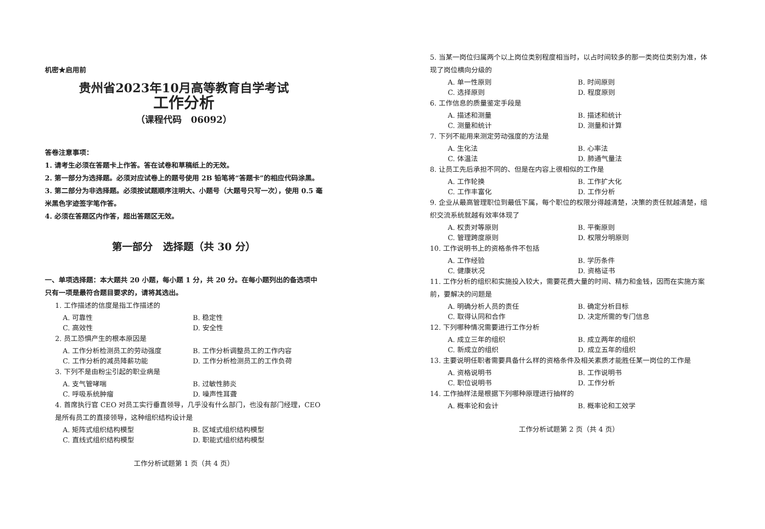机密★启用前
贵州省2023年10月高等教育自学考试
工作分析
（课程代码　06092）
答卷注意事项：
1. 请考生必须在答题卡上作答。答在试卷和草稿纸上的无效。
2. 第一部分为选择题。必须对应试卷上的题号使用 2B 铅笔将“答题卡”的相应代码涂黑。
3. 第二部分为非选择题。必须按试题顺序注明大、小题号（大题号只写一次），使用 0.5 毫米黑色字迹签字笔作答。
4. 必须在答题区内作答，超出答题区无效。
第一部分　选择题（共 30 分）
一、单项选择题：本大题共 20 小题，每小题 1 分，共 20 分。在每小题列出的备选项中只有一项是最符合题目要求的，请将其选出。
1. 工作描述的信度是指工作描述的
A. 可靠性 B. 稳定性
C. 高效性 D. 安全性
2. 员工恐惧产生的根本原因是
A. 工作分析检测员工的劳动强度 B. 工作分析调整员工的工作内容
C. 工作分析的减员降薪功能 D. 工作分析检测员工的工作负荷
3. 下列不是由粉尘引起的职业病是
A. 支气管哮喘 B. 过敏性肺炎
C. 呼吸系统肿瘤 D. 噪声性耳聋
4. 首席执行官 CEO 对员工实行垂直领导，几乎没有什么部门，也没有部门经理，CEO 是所有员工的直接领导，这种组织结构设计是
A. 矩阵式组织结构模型 B. 区域式组织结构模型
C. 直线式组织结构模型 D. 职能式组织结构模型
工作分析试题第 1 页（共 4 页）
5. 当某一岗位归属两个以上岗位类别程度相当时，以占时间较多的那一类岗位类别为准，体现了岗位横向分级的
A. 单一性原则 B. 时间原则
C. 选择原则 D. 程度原则
6. 工作信息的质量鉴定手段是
A. 描述和测量 B. 描述和统计
C. 测量和统计 D. 测量和计算
7. 下列不能用来测定劳动强度的方法是
A. 生化法 B. 心率法
C. 体温法 D. 肺通气量法
8. 让员工先后承担不同的、但是在内容上很相似的工作是
A. 工作轮换 B. 工作扩大化
C. 工作丰富化 D. 工作分析
9. 企业从最高管理职位到最低下属，每个职位的权限分得越清楚，决策的责任就越清楚，组织交流系统就越有效率体现了
A. 权责对等原则 B. 平衡原则
C. 管理跨度原则 D. 权限分明原则
10. 工作说明书上的资格条件不包括
A. 工作经验 B. 学历条件
C. 健康状况 D. 资格证书
11. 工作分析的组织和实施投入较大，需要花费大量的时间、精力和金钱，因而在实施方案前，要解决的问题是
A. 明确分析人员的责任 B. 确定分析目标
C. 取得认同和合作 D. 决定所需的专门信息
12. 下列哪种情况需要进行工作分析
A. 成立三年的组织 B. 成立两年的组织
C. 新成立的组织 D. 成立五年的组织
13. 主要说明任职者需要具备什么样的资格条件及相关素质才能胜任某一岗位的工作是
A. 资格说明书 B. 工作说明书
C. 职位说明书 D. 工作分析
14. 工作抽样法是根据下列哪种原理进行抽样的
A. 概率论和会计 B. 概率论和工效学
工作分析试题第 2 页（共 4 页）